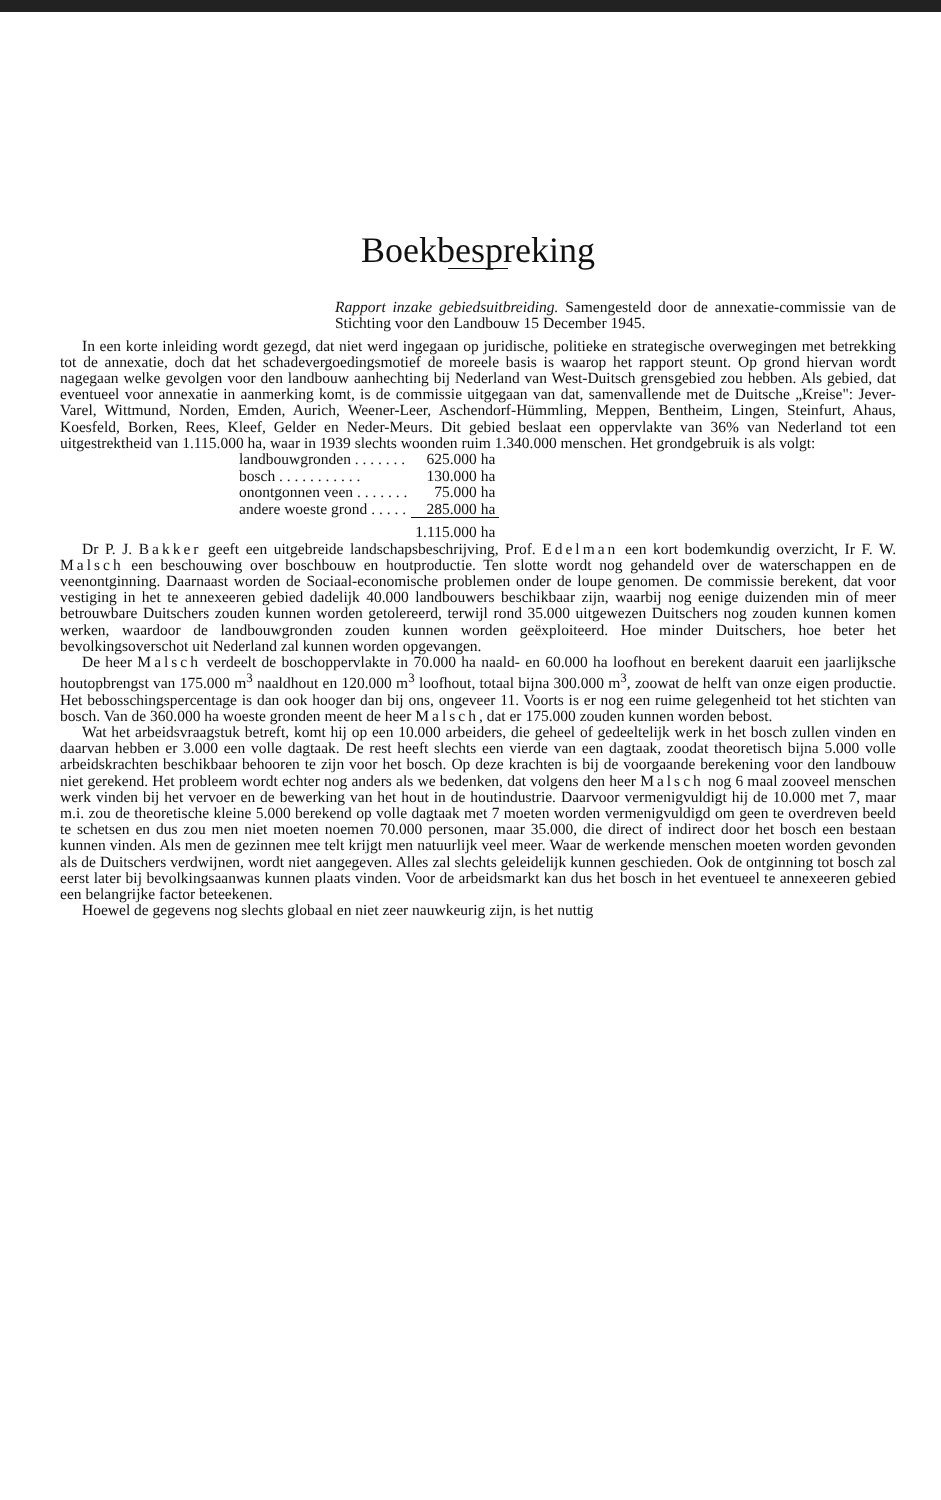Boekbespreking
Rapport inzake gebiedsuitbreiding. Samengesteld door de annexatie-commissie van de Stichting voor den Landbouw 15 December 1945.
In een korte inleiding wordt gezegd, dat niet werd ingegaan op juridische, politieke en strategische overwegingen met betrekking tot de annexatie, doch dat het schadevergoedingsmotief de moreele basis is waarop het rapport steunt. Op grond hiervan wordt nagegaan welke gevolgen voor den landbouw aanhechting bij Nederland van West-Duitsch grensgebied zou hebben. Als gebied, dat eventueel voor annexatie in aanmerking komt, is de commissie uitgegaan van dat, samenvallende met de Duitsche „Kreise": Jever-Varel, Wittmund, Norden, Emden, Aurich, Weener-Leer, Aschendorf-Hümmling, Meppen, Bentheim, Lingen, Steinfurt, Ahaus, Koesfeld, Borken, Rees, Kleef, Gelder en Neder-Meurs. Dit gebied beslaat een oppervlakte van 36% van Nederland tot een uitgestrektheid van 1.115.000 ha, waar in 1939 slechts woonden ruim 1.340.000 menschen. Het grondgebruik is als volgt:
| landbouwgronden . . . . . . . | 625.000 ha |
| bosch . . . . . . . . . . . | 130.000 ha |
| onontgonnen veen . . . . . . . | 75.000 ha |
| andere woeste grond . . . . . | 285.000 ha |
| | 1.115.000 ha |
Dr P. J. Bakker geeft een uitgebreide landschapsbeschrijving, Prof. Edelman een kort bodemkundig overzicht, Ir F. W. Malsch een beschouwing over boschbouw en houtproductie. Ten slotte wordt nog gehandeld over de waterschappen en de veenontginning. Daarnaast worden de Sociaal-economische problemen onder de loupe genomen. De commissie berekent, dat voor vestiging in het te annexeeren gebied dadelijk 40.000 landbouwers beschikbaar zijn, waarbij nog eenige duizenden min of meer betrouwbare Duitschers zouden kunnen worden getolereerd, terwijl rond 35.000 uitgewezen Duitschers nog zouden kunnen komen werken, waardoor de landbouwgronden zouden kunnen worden geëxploiteerd. Hoe minder Duitschers, hoe beter het bevolkingsoverschot uit Nederland zal kunnen worden opgevangen.
De heer Malsch verdeelt de boschoppervlakte in 70.000 ha naald- en 60.000 ha loofhout en berekent daaruit een jaarlijksche houtopbrengst van 175.000 m<sup>3</sup> naaldhout en 120.000 m<sup>3</sup> loofhout, totaal bijna 300.000 m<sup>3</sup>, zoowat de helft van onze eigen productie. Het bebosschingspercentage is dan ook hooger dan bij ons, ongeveer 11. Voorts is er nog een ruime gelegenheid tot het stichten van bosch. Van de 360.000 ha woeste gronden meent de heer Malsch, dat er 175.000 zouden kunnen worden bebost.
Wat het arbeidsvraagstuk betreft, komt hij op een 10.000 arbeiders, die geheel of gedeeltelijk werk in het bosch zullen vinden en daarvan hebben er 3.000 een volle dagtaak. De rest heeft slechts een vierde van een dagtaak, zoodat theoretisch bijna 5.000 volle arbeidskrachten beschikbaar behooren te zijn voor het bosch. Op deze krachten is bij de voorgaande berekening voor den landbouw niet gerekend. Het probleem wordt echter nog anders als we bedenken, dat volgens den heer Malsch nog 6 maal zooveel menschen werk vinden bij het vervoer en de bewerking van het hout in de houtindustrie. Daarvoor vermenigvuldigt hij de 10.000 met 7, maar m.i. zou de theoretische kleine 5.000 berekend op volle dagtaak met 7 moeten worden vermenigvuldigd om geen te overdreven beeld te schetsen en dus zou men niet moeten noemen 70.000 personen, maar 35.000, die direct of indirect door het bosch een bestaan kunnen vinden. Als men de gezinnen mee telt krijgt men natuurlijk veel meer. Waar de werkende menschen moeten worden gevonden als de Duitschers verdwijnen, wordt niet aangegeven. Alles zal slechts geleidelijk kunnen geschieden. Ook de ontginning tot bosch zal eerst later bij bevolkingsaanwas kunnen plaats vinden. Voor de arbeidsmarkt kan dus het bosch in het eventueel te annexeeren gebied een belangrijke factor beteekenen.
Hoewel de gegevens nog slechts globaal en niet zeer nauwkeurig zijn, is het nuttig